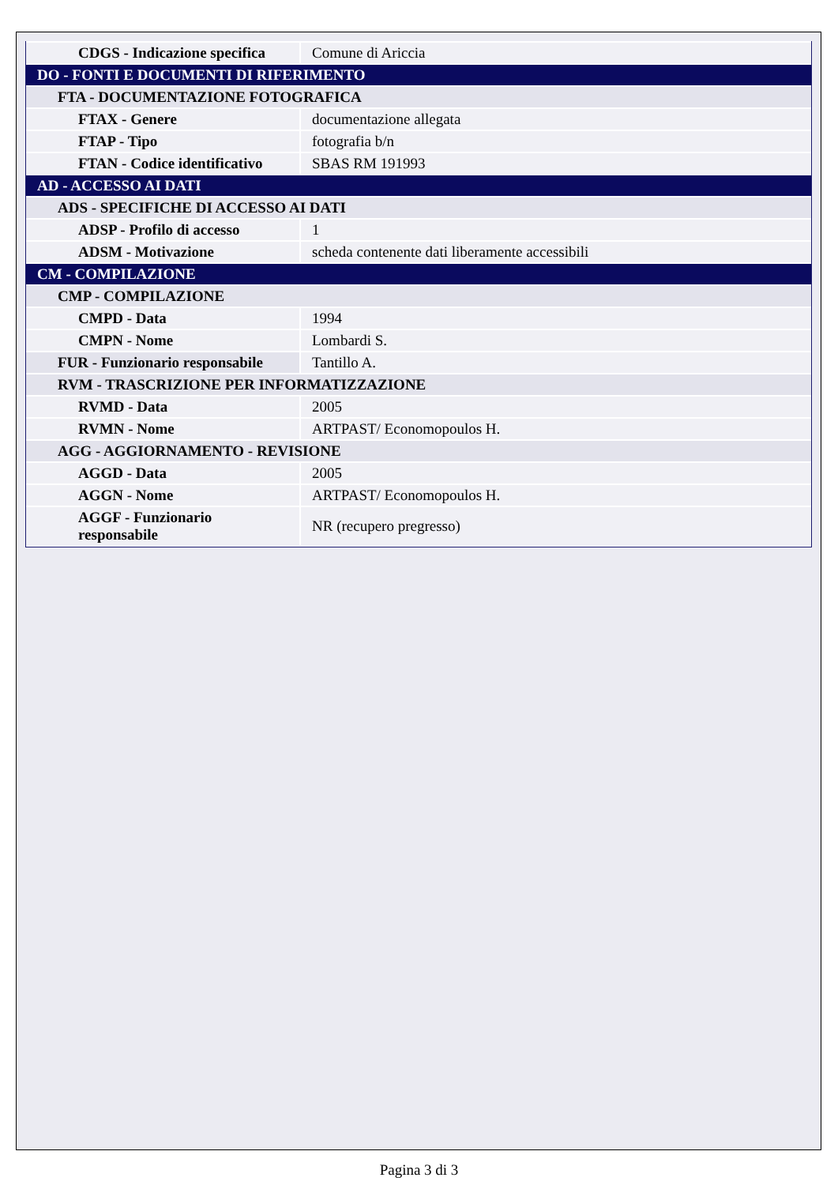| CDGS - Indicazione specifica | Comune di Ariccia |
| DO - FONTI E DOCUMENTI DI RIFERIMENTO | |
| FTA - DOCUMENTAZIONE FOTOGRAFICA | |
| FTAX - Genere | documentazione allegata |
| FTAP - Tipo | fotografia b/n |
| FTAN - Codice identificativo | SBAS RM 191993 |
| AD - ACCESSO AI DATI | |
| ADS - SPECIFICHE DI ACCESSO AI DATI | |
| ADSP - Profilo di accesso | 1 |
| ADSM - Motivazione | scheda contenente dati liberamente accessibili |
| CM - COMPILAZIONE | |
| CMP - COMPILAZIONE | |
| CMPD - Data | 1994 |
| CMPN - Nome | Lombardi S. |
| FUR - Funzionario responsabile | Tantillo A. |
| RVM - TRASCRIZIONE PER INFORMATIZZAZIONE | |
| RVMD - Data | 2005 |
| RVMN - Nome | ARTPAST/ Economopoulos H. |
| AGG - AGGIORNAMENTO - REVISIONE | |
| AGGD - Data | 2005 |
| AGGN - Nome | ARTPAST/ Economopoulos H. |
| AGGF - Funzionario responsabile | NR (recupero pregresso) |
Pagina 3 di 3